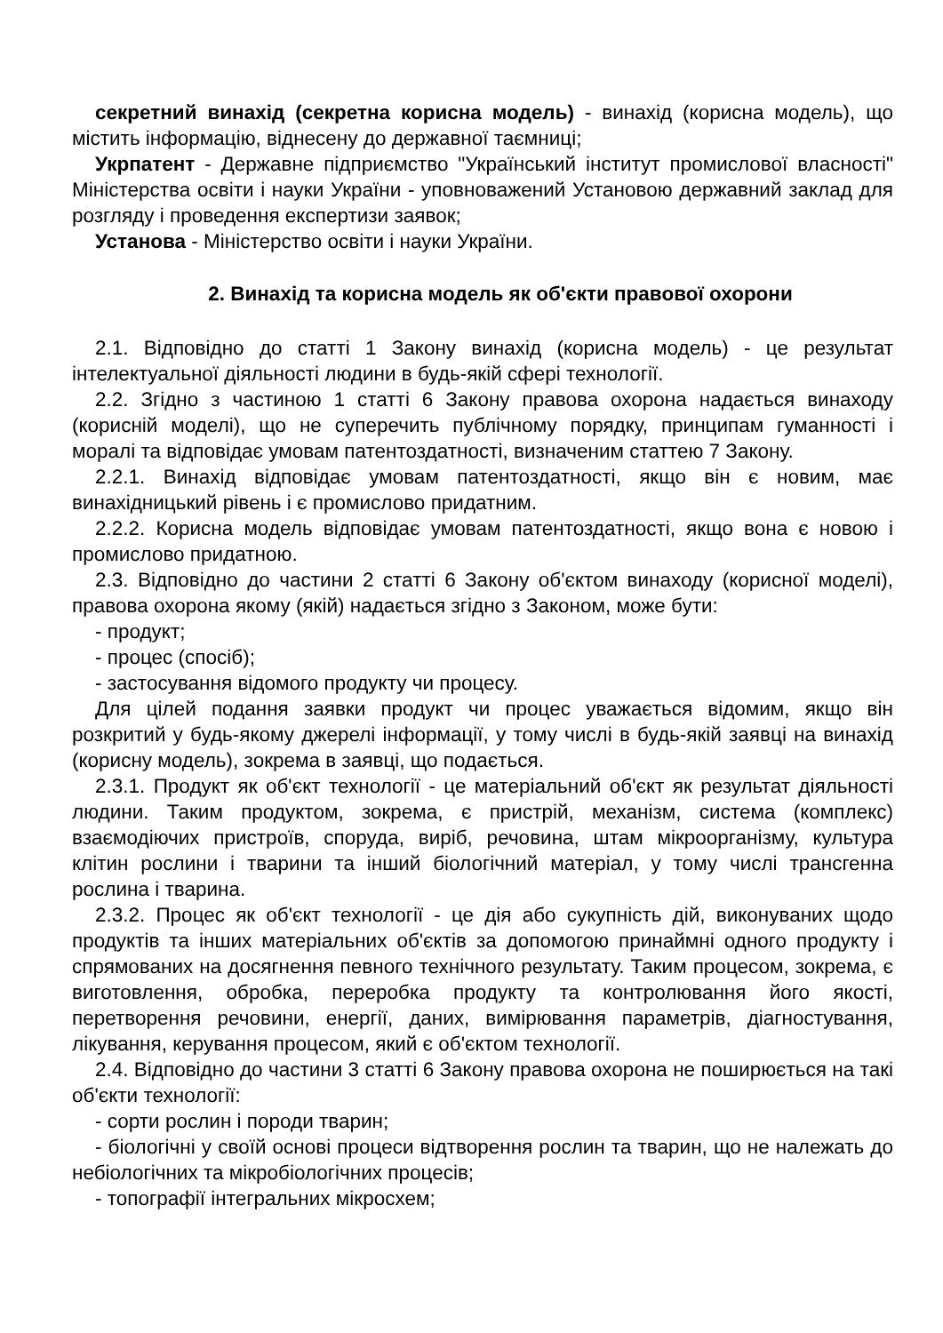секретний винахід (секретна корисна модель) - винахід (корисна модель), що містить інформацію, віднесену до державної таємниці;
Укрпатент - Державне підприємство "Український інститут промислової власності" Міністерства освіти і науки України - уповноважений Установою державний заклад для розгляду і проведення експертизи заявок;
Установа - Міністерство освіти і науки України.
2. Винахід та корисна модель як об'єкти правової охорони
2.1. Відповідно до статті 1 Закону винахід (корисна модель) - це результат інтелектуальної діяльності людини в будь-якій сфері технології.
2.2. Згідно з частиною 1 статті 6 Закону правова охорона надається винаходу (корисній моделі), що не суперечить публічному порядку, принципам гуманності і моралі та відповідає умовам патентоздатності, визначеним статтею 7 Закону.
2.2.1. Винахід відповідає умовам патентоздатності, якщо він є новим, має винахідницький рівень і є промислово придатним.
2.2.2. Корисна модель відповідає умовам патентоздатності, якщо вона є новою і промислово придатною.
2.3. Відповідно до частини 2 статті 6 Закону об'єктом винаходу (корисної моделі), правова охорона якому (якій) надається згідно з Законом, може бути:
- продукт;
- процес (спосіб);
- застосування відомого продукту чи процесу.
Для цілей подання заявки продукт чи процес уважається відомим, якщо він розкритий у будь-якому джерелі інформації, у тому числі в будь-якій заявці на винахід (корисну модель), зокрема в заявці, що подається.
2.3.1. Продукт як об'єкт технології - це матеріальний об'єкт як результат діяльності людини. Таким продуктом, зокрема, є пристрій, механізм, система (комплекс) взаємодіючих пристроїв, споруда, виріб, речовина, штам мікроорганізму, культура клітин рослини і тварини та інший біологічний матеріал, у тому числі трансгенна рослина і тварина.
2.3.2. Процес як об'єкт технології - це дія або сукупність дій, виконуваних щодо продуктів та інших матеріальних об'єктів за допомогою принаймні одного продукту і спрямованих на досягнення певного технічного результату. Таким процесом, зокрема, є виготовлення, обробка, переробка продукту та контролювання його якості, перетворення речовини, енергії, даних, вимірювання параметрів, діагностування, лікування, керування процесом, який є об'єктом технології.
2.4. Відповідно до частини 3 статті 6 Закону правова охорона не поширюється на такі об'єкти технології:
- сорти рослин і породи тварин;
- біологічні у своїй основі процеси відтворення рослин та тварин, що не належать до небіологічних та мікробіологічних процесів;
- топографії інтегральних мікросхем;